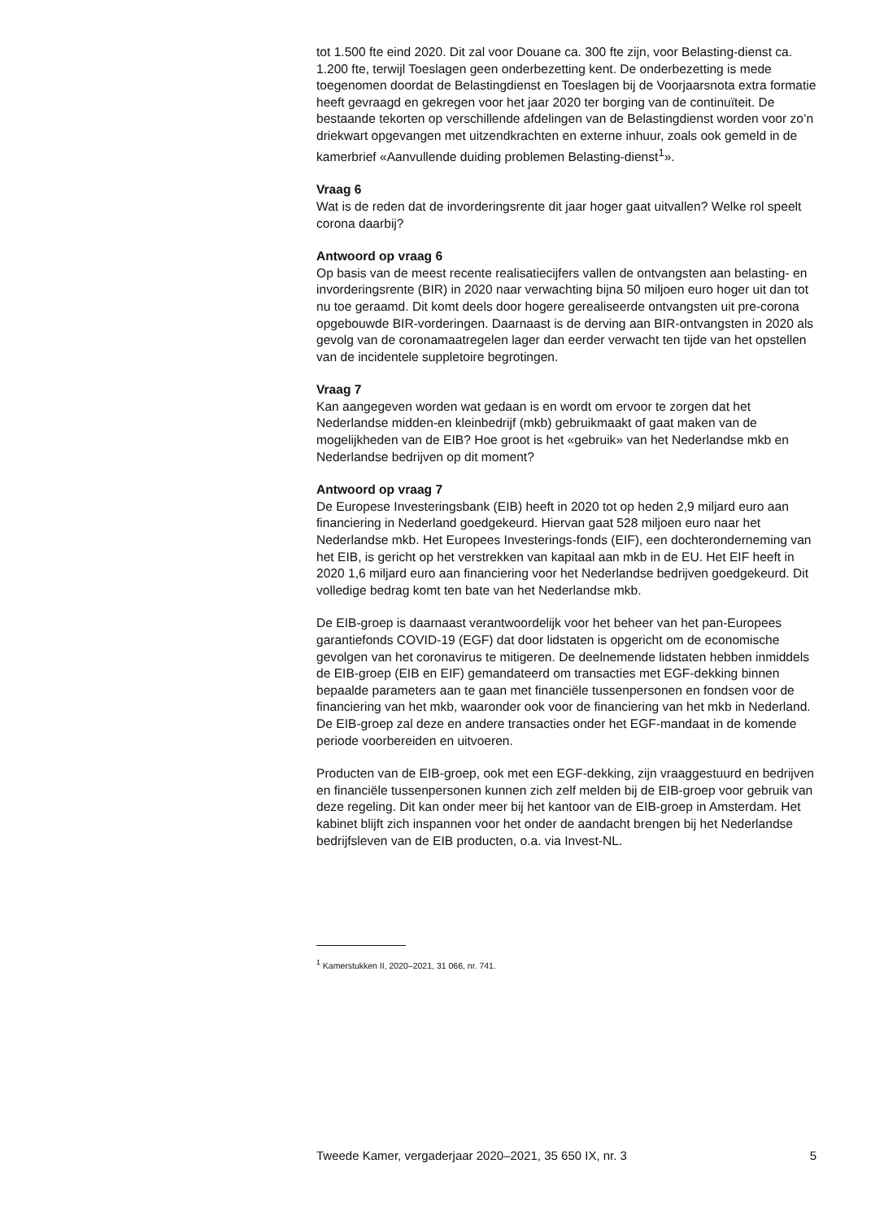tot 1.500 fte eind 2020. Dit zal voor Douane ca. 300 fte zijn, voor Belasting-dienst ca. 1.200 fte, terwijl Toeslagen geen onderbezetting kent. De onderbezetting is mede toegenomen doordat de Belastingdienst en Toeslagen bij de Voorjaarsnota extra formatie heeft gevraagd en gekregen voor het jaar 2020 ter borging van de continuïteit. De bestaande tekorten op verschillende afdelingen van de Belastingdienst worden voor zo’n driekwart opgevangen met uitzendkrachten en externe inhuur, zoals ook gemeld in de kamerbrief «Aanvullende duiding problemen Belasting-dienst<sup>1</sup>».
Vraag 6
Wat is de reden dat de invorderingsrente dit jaar hoger gaat uitvallen? Welke rol speelt corona daarbij?
Antwoord op vraag 6
Op basis van de meest recente realisatiecijfers vallen de ontvangsten aan belasting- en invorderingsrente (BIR) in 2020 naar verwachting bijna 50 miljoen euro hoger uit dan tot nu toe geraamd. Dit komt deels door hogere gerealiseerde ontvangsten uit pre-corona opgebouwde BIR-vorderingen. Daarnaast is de derving aan BIR-ontvangsten in 2020 als gevolg van de coronamaatregelen lager dan eerder verwacht ten tijde van het opstellen van de incidentele suppletoire begrotingen.
Vraag 7
Kan aangegeven worden wat gedaan is en wordt om ervoor te zorgen dat het Nederlandse midden-en kleinbedrijf (mkb) gebruikmaakt of gaat maken van de mogelijkheden van de EIB? Hoe groot is het «gebruik» van het Nederlandse mkb en Nederlandse bedrijven op dit moment?
Antwoord op vraag 7
De Europese Investeringsbank (EIB) heeft in 2020 tot op heden 2,9 miljard euro aan financiering in Nederland goedgekeurd. Hiervan gaat 528 miljoen euro naar het Nederlandse mkb. Het Europees Investerings-fonds (EIF), een dochteronderneming van het EIB, is gericht op het verstrekken van kapitaal aan mkb in de EU. Het EIF heeft in 2020 1,6 miljard euro aan financiering voor het Nederlandse bedrijven goedgekeurd. Dit volledige bedrag komt ten bate van het Nederlandse mkb.
De EIB-groep is daarnaast verantwoordelijk voor het beheer van het pan-Europees garantiefonds COVID-19 (EGF) dat door lidstaten is opgericht om de economische gevolgen van het coronavirus te mitigeren. De deelnemende lidstaten hebben inmiddels de EIB-groep (EIB en EIF) gemandateerd om transacties met EGF-dekking binnen bepaalde parameters aan te gaan met financiële tussenpersonen en fondsen voor de financiering van het mkb, waaronder ook voor de financiering van het mkb in Nederland. De EIB-groep zal deze en andere transacties onder het EGF-mandaat in de komende periode voorbereiden en uitvoeren.
Producten van de EIB-groep, ook met een EGF-dekking, zijn vraaggestuurd en bedrijven en financiële tussenpersonen kunnen zich zelf melden bij de EIB-groep voor gebruik van deze regeling. Dit kan onder meer bij het kantoor van de EIB-groep in Amsterdam. Het kabinet blijft zich inspannen voor het onder de aandacht brengen bij het Nederlandse bedrijfsleven van de EIB producten, o.a. via Invest-NL.
<sup>1</sup> Kamerstukken II, 2020–2021, 31 066, nr. 741.
Tweede Kamer, vergaderjaar 2020–2021, 35 650 IX, nr. 3 5